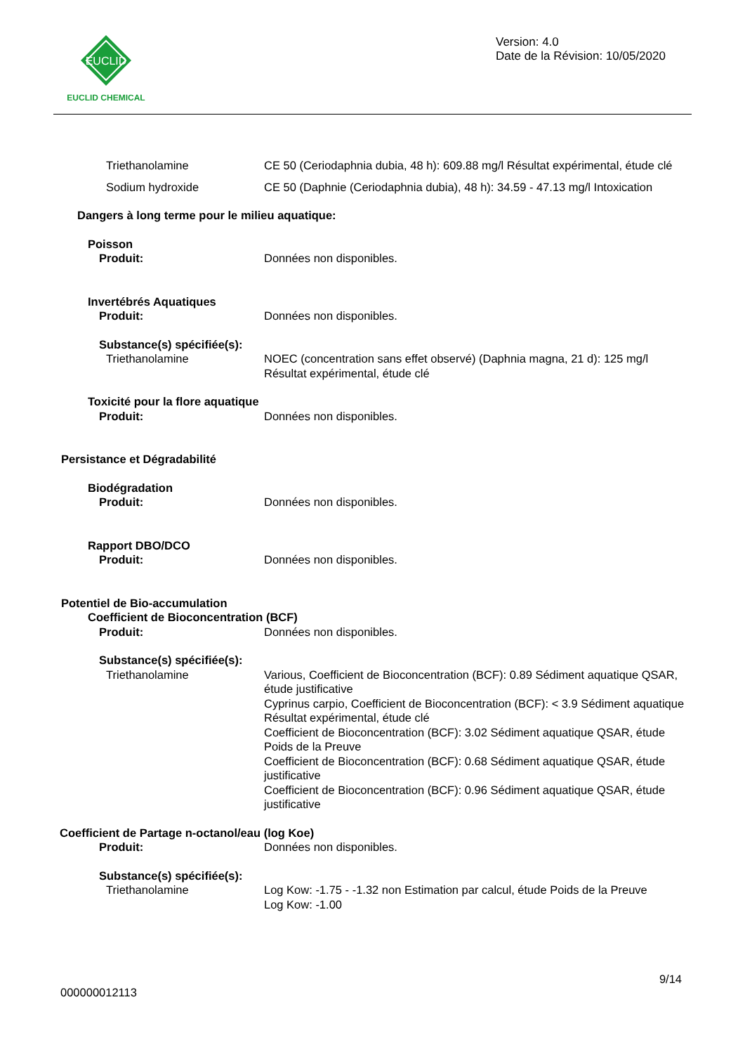EUCLID
EUCLID CHEMICAL
Version: 4.0
Date de la Révision: 10/05/2020
Triethanolamine CE 50 (Ceriodaphnia dubia, 48 h): 609.88 mg/l Résultat expérimental, étude clé
Sodium hydroxide CE 50 (Daphnie (Ceriodaphnia dubia), 48 h): 34.59 - 47.13 mg/l Intoxication
Dangers à long terme pour le milieu aquatique:
Poisson
Produit: Données non disponibles.
Invertébrés Aquatiques
Produit: Données non disponibles.
Substance(s) spécifiée(s):
Triethanolamine NOEC (concentration sans effet observé) (Daphnia magna, 21 d): 125 mg/l Résultat expérimental, étude clé
Toxicité pour la flore aquatique
Produit: Données non disponibles.
Persistance et Dégradabilité
Biodégradation
Produit: Données non disponibles.
Rapport DBO/DCO
Produit: Données non disponibles.
Potentiel de Bio-accumulation
Coefficient de Bioconcentration (BCF)
Produit: Données non disponibles.
Substance(s) spécifiée(s):
Triethanolamine Various, Coefficient de Bioconcentration (BCF): 0.89 Sédiment aquatique QSAR, étude justificative
Cyprinus carpio, Coefficient de Bioconcentration (BCF): < 3.9 Sédiment aquatique Résultat expérimental, étude clé
Coefficient de Bioconcentration (BCF): 3.02 Sédiment aquatique QSAR, étude Poids de la Preuve
Coefficient de Bioconcentration (BCF): 0.68 Sédiment aquatique QSAR, étude justificative
Coefficient de Bioconcentration (BCF): 0.96 Sédiment aquatique QSAR, étude justificative
Coefficient de Partage n-octanol/eau (log Koe)
Produit: Données non disponibles.
Substance(s) spécifiée(s):
Triethanolamine Log Kow: -1.75 - -1.32 non Estimation par calcul, étude Poids de la Preuve
Log Kow: -1.00
9/14
000000012113